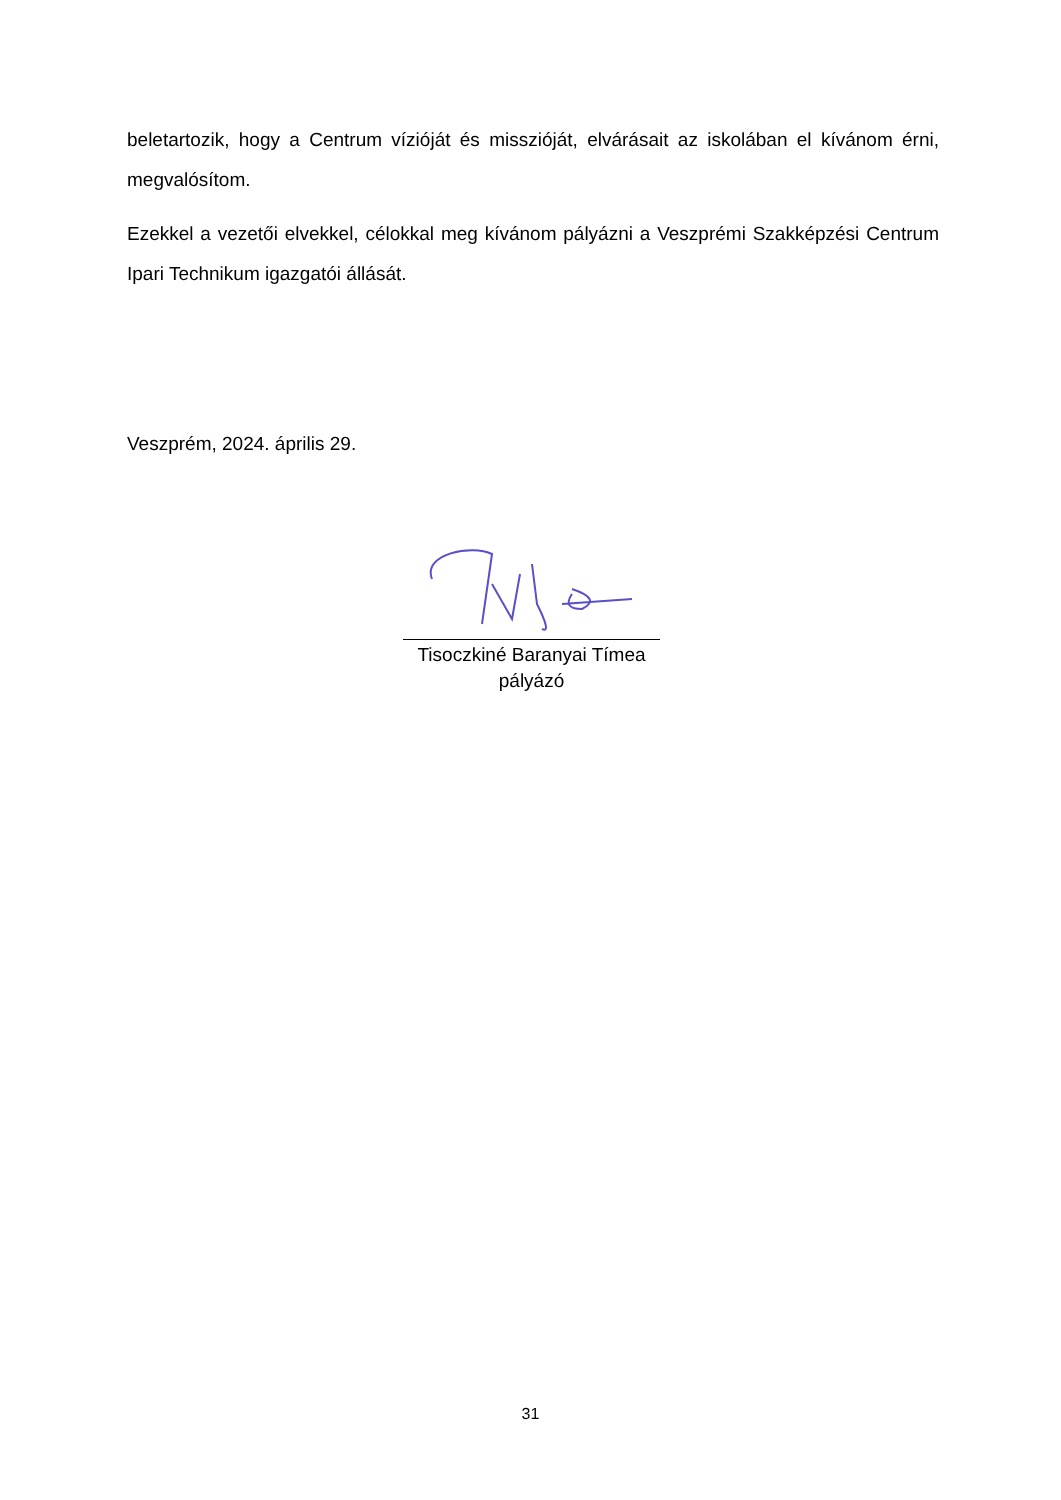beletartozik, hogy a Centrum vízióját és misszióját, elvárásait az iskolában el kívánom érni, megvalósítom.
Ezekkel a vezetői elvekkel, célokkal meg kívánom pályázni a Veszprémi Szakképzési Centrum Ipari Technikum igazgatói állását.
Veszprém, 2024. április 29.
Tisoczkiné Baranyai Tímea
pályázó
31